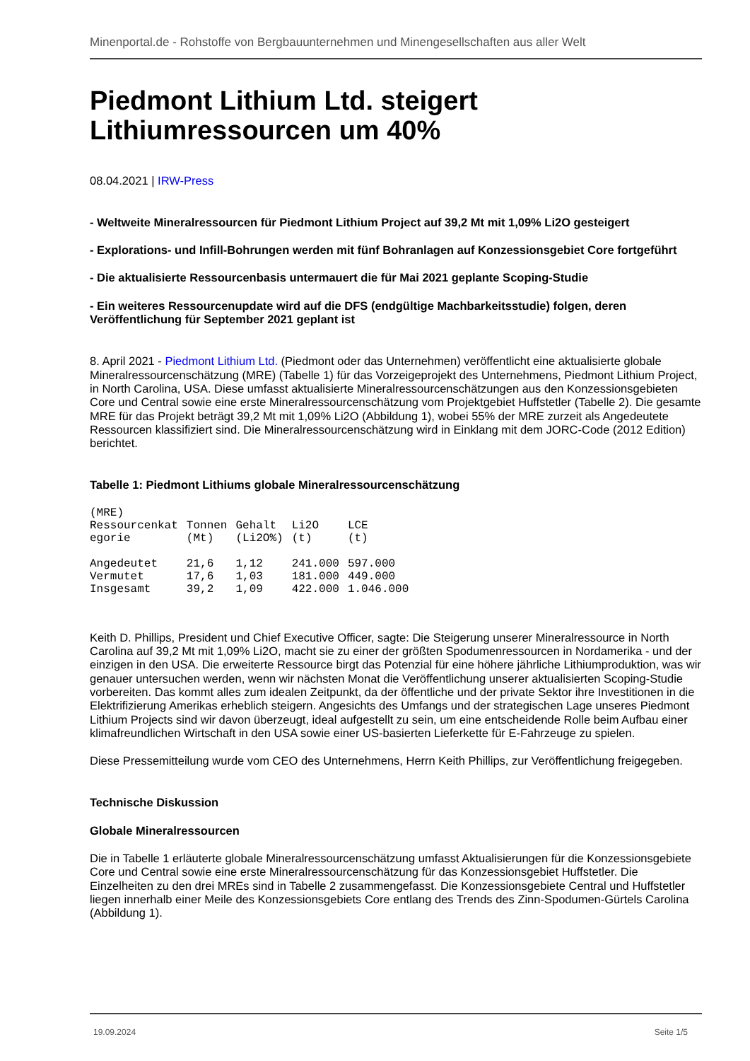Minenportal.de - Rohstoffe von Bergbauunternehmen und Minengesellschaften aus aller Welt
Piedmont Lithium Ltd. steigert Lithiumressourcen um 40%
08.04.2021 | IRW-Press
- Weltweite Mineralressourcen für Piedmont Lithium Project auf 39,2 Mt mit 1,09% Li2O gesteigert
- Explorations- und Infill-Bohrungen werden mit fünf Bohranlagen auf Konzessionsgebiet Core fortgeführt
- Die aktualisierte Ressourcenbasis untermauert die für Mai 2021 geplante Scoping-Studie
- Ein weiteres Ressourcenupdate wird auf die DFS (endgültige Machbarkeitsstudie) folgen, deren Veröffentlichung für September 2021 geplant ist
8. April 2021 - Piedmont Lithium Ltd. (Piedmont oder das Unternehmen) veröffentlicht eine aktualisierte globale Mineralressourcenschätzung (MRE) (Tabelle 1) für das Vorzeigeprojekt des Unternehmens, Piedmont Lithium Project, in North Carolina, USA. Diese umfasst aktualisierte Mineralressourcenschätzungen aus den Konzessionsgebieten Core und Central sowie eine erste Mineralressourcenschätzung vom Projektgebiet Huffstetler (Tabelle 2). Die gesamte MRE für das Projekt beträgt 39,2 Mt mit 1,09% Li2O (Abbildung 1), wobei 55% der MRE zurzeit als Angedeutete Ressourcen klassifiziert sind. Die Mineralressourcenschätzung wird in Einklang mit dem JORC-Code (2012 Edition) berichtet.
Tabelle 1: Piedmont Lithiums globale Mineralressourcenschätzung
| (MRE) | | | | |
| --- | --- | --- | --- | --- |
| Ressourcenkat egorie | Tonnen (Mt) | Gehalt (Li2O%) | Li2O (t) | LCE (t) |
| Angedeutet | 21,6 | 1,12 | 241.000 | 597.000 |
| Vermutet | 17,6 | 1,03 | 181.000 | 449.000 |
| Insgesamt | 39,2 | 1,09 | 422.000 | 1.046.000 |
Keith D. Phillips, President und Chief Executive Officer, sagte: Die Steigerung unserer Mineralressource in North Carolina auf 39,2 Mt mit 1,09% Li2O, macht sie zu einer der größten Spodumenressourcen in Nordamerika - und der einzigen in den USA. Die erweiterte Ressource birgt das Potenzial für eine höhere jährliche Lithiumproduktion, was wir genauer untersuchen werden, wenn wir nächsten Monat die Veröffentlichung unserer aktualisierten Scoping-Studie vorbereiten. Das kommt alles zum idealen Zeitpunkt, da der öffentliche und der private Sektor ihre Investitionen in die Elektrifizierung Amerikas erheblich steigern. Angesichts des Umfangs und der strategischen Lage unseres Piedmont Lithium Projects sind wir davon überzeugt, ideal aufgestellt zu sein, um eine entscheidende Rolle beim Aufbau einer klimafreundlichen Wirtschaft in den USA sowie einer US-basierten Lieferkette für E-Fahrzeuge zu spielen.
Diese Pressemitteilung wurde vom CEO des Unternehmens, Herrn Keith Phillips, zur Veröffentlichung freigegeben.
Technische Diskussion
Globale Mineralressourcen
Die in Tabelle 1 erläuterte globale Mineralressourcenschätzung umfasst Aktualisierungen für die Konzessionsgebiete Core und Central sowie eine erste Mineralressourcenschätzung für das Konzessionsgebiet Huffstetler. Die Einzelheiten zu den drei MREs sind in Tabelle 2 zusammengefasst. Die Konzessionsgebiete Central und Huffstetler liegen innerhalb einer Meile des Konzessionsgebiets Core entlang des Trends des Zinn-Spodumen-Gürtels Carolina (Abbildung 1).
19.09.2024 Seite 1/5